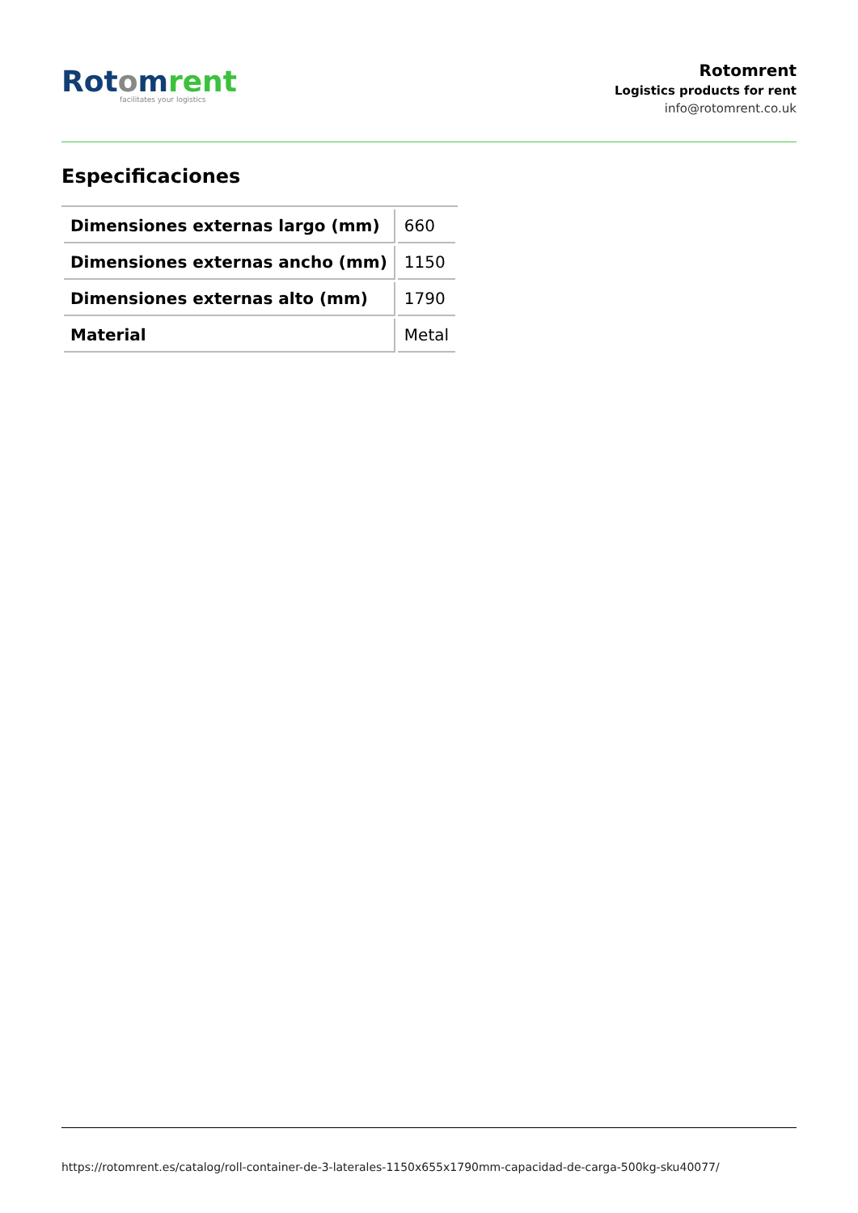Rot omrent
facilitates your logistics
Rotomrent
Logistics products for rent
info@rotomrent.co.uk
Especificaciones
| Dimensiones externas largo (mm) | 660 |
| Dimensiones externas ancho (mm) | 1150 |
| Dimensiones externas alto (mm) | 1790 |
| Material | Metal |
https://rotomrent.es/catalog/roll-container-de-3-laterales-1150x655x1790mm-capacidad-de-carga-500kg-sku40077/